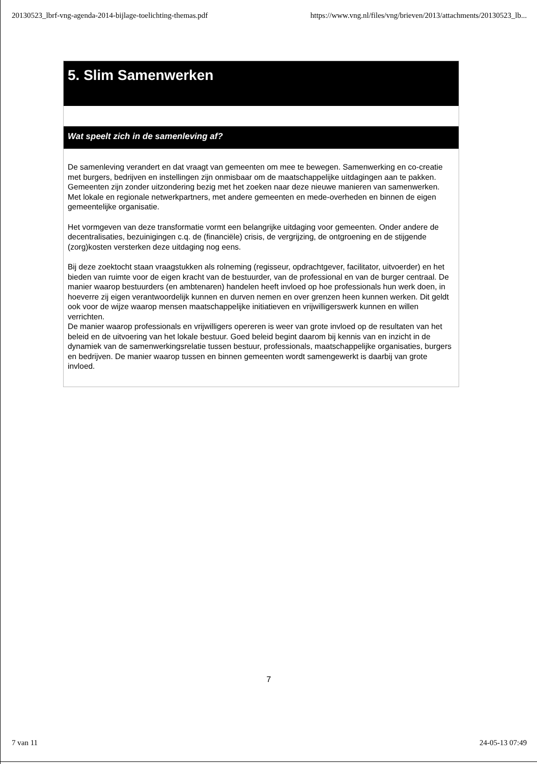20130523_lbrf-vng-agenda-2014-bijlage-toelichting-themas.pdf https://www.vng.nl/files/vng/brieven/2013/attachments/20130523_lb...
5. Slim Samenwerken
Wat speelt zich in de samenleving af?
De samenleving verandert en dat vraagt van gemeenten om mee te bewegen. Samenwerking en co-creatie met burgers, bedrijven en instellingen zijn onmisbaar om de maatschappelijke uitdagingen aan te pakken. Gemeenten zijn zonder uitzondering bezig met het zoeken naar deze nieuwe manieren van samenwerken. Met lokale en regionale netwerkpartners, met andere gemeenten en mede-overheden en binnen de eigen gemeentelijke organisatie.
Het vormgeven van deze transformatie vormt een belangrijke uitdaging voor gemeenten. Onder andere de decentralisaties, bezuinigingen c.q. de (financiële) crisis, de vergrijzing, de ontgroening en de stijgende (zorg)kosten versterken deze uitdaging nog eens.
Bij deze zoektocht staan vraagstukken als rolneming (regisseur, opdrachtgever, facilitator, uitvoerder) en het bieden van ruimte voor de eigen kracht van de bestuurder, van de professional en van de burger centraal. De manier waarop bestuurders (en ambtenaren) handelen heeft invloed op hoe professionals hun werk doen, in hoeverre zij eigen verantwoordelijk kunnen en durven nemen en over grenzen heen kunnen werken. Dit geldt ook voor de wijze waarop mensen maatschappelijke initiatieven en vrijwilligerswerk kunnen en willen verrichten.
De manier waarop professionals en vrijwilligers opereren is weer van grote invloed op de resultaten van het beleid en de uitvoering van het lokale bestuur. Goed beleid begint daarom bij kennis van en inzicht in de dynamiek van de samenwerkingsrelatie tussen bestuur, professionals, maatschappelijke organisaties, burgers en bedrijven. De manier waarop tussen en binnen gemeenten wordt samengewerkt is daarbij van grote invloed.
7
7 van 11 24-05-13 07:49